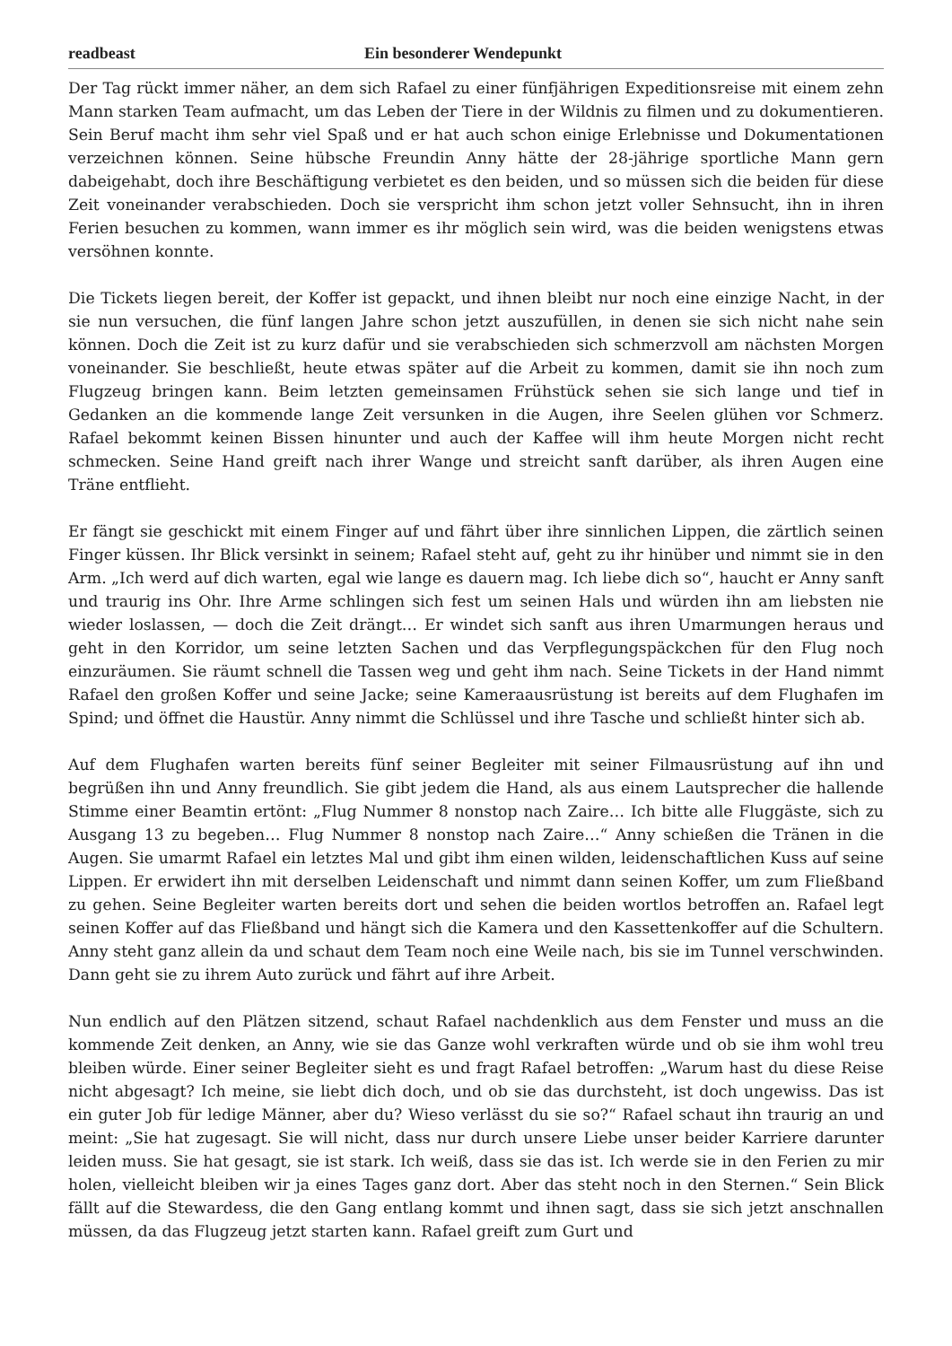readbeast Ein besonderer Wendepunkt
Der Tag rückt immer näher, an dem sich Rafael zu einer fünfjährigen Expeditionsreise mit einem zehn Mann starken Team aufmacht, um das Leben der Tiere in der Wildnis zu filmen und zu dokumentieren. Sein Beruf macht ihm sehr viel Spaß und er hat auch schon einige Erlebnisse und Dokumentationen verzeichnen können. Seine hübsche Freundin Anny hätte der 28-jährige sportliche Mann gern dabeigehabt, doch ihre Beschäftigung verbietet es den beiden, und so müssen sich die beiden für diese Zeit voneinander verabschieden. Doch sie verspricht ihm schon jetzt voller Sehnsucht, ihn in ihren Ferien besuchen zu kommen, wann immer es ihr möglich sein wird, was die beiden wenigstens etwas versöhnen konnte.
Die Tickets liegen bereit, der Koffer ist gepackt, und ihnen bleibt nur noch eine einzige Nacht, in der sie nun versuchen, die fünf langen Jahre schon jetzt auszufüllen, in denen sie sich nicht nahe sein können. Doch die Zeit ist zu kurz dafür und sie verabschieden sich schmerzvoll am nächsten Morgen voneinander. Sie beschließt, heute etwas später auf die Arbeit zu kommen, damit sie ihn noch zum Flugzeug bringen kann. Beim letzten gemeinsamen Frühstück sehen sie sich lange und tief in Gedanken an die kommende lange Zeit versunken in die Augen, ihre Seelen glühen vor Schmerz. Rafael bekommt keinen Bissen hinunter und auch der Kaffee will ihm heute Morgen nicht recht schmecken. Seine Hand greift nach ihrer Wange und streicht sanft darüber, als ihren Augen eine Träne entflieht.
Er fängt sie geschickt mit einem Finger auf und fährt über ihre sinnlichen Lippen, die zärtlich seinen Finger küssen. Ihr Blick versinkt in seinem; Rafael steht auf, geht zu ihr hinüber und nimmt sie in den Arm. „Ich werd auf dich warten, egal wie lange es dauern mag. Ich liebe dich so“, haucht er Anny sanft und traurig ins Ohr. Ihre Arme schlingen sich fest um seinen Hals und würden ihn am liebsten nie wieder loslassen, — doch die Zeit drängt… Er windet sich sanft aus ihren Umarmungen heraus und geht in den Korridor, um seine letzten Sachen und das Verpflegungspäckchen für den Flug noch einzuräumen. Sie räumt schnell die Tassen weg und geht ihm nach. Seine Tickets in der Hand nimmt Rafael den großen Koffer und seine Jacke; seine Kameraausrüstung ist bereits auf dem Flughafen im Spind; und öffnet die Haustür. Anny nimmt die Schlüssel und ihre Tasche und schließt hinter sich ab.
Auf dem Flughafen warten bereits fünf seiner Begleiter mit seiner Filmausrüstung auf ihn und begrüßen ihn und Anny freundlich. Sie gibt jedem die Hand, als aus einem Lautsprecher die hallende Stimme einer Beamtin ertönt: „Flug Nummer 8 nonstop nach Zaire… Ich bitte alle Fluggäste, sich zu Ausgang 13 zu begeben… Flug Nummer 8 nonstop nach Zaire…“ Anny schießen die Tränen in die Augen. Sie umarmt Rafael ein letztes Mal und gibt ihm einen wilden, leidenschaftlichen Kuss auf seine Lippen. Er erwidert ihn mit derselben Leidenschaft und nimmt dann seinen Koffer, um zum Fließband zu gehen. Seine Begleiter warten bereits dort und sehen die beiden wortlos betroffen an. Rafael legt seinen Koffer auf das Fließband und hängt sich die Kamera und den Kassettenkoffer auf die Schultern. Anny steht ganz allein da und schaut dem Team noch eine Weile nach, bis sie im Tunnel verschwinden. Dann geht sie zu ihrem Auto zurück und fährt auf ihre Arbeit.
Nun endlich auf den Plätzen sitzend, schaut Rafael nachdenklich aus dem Fenster und muss an die kommende Zeit denken, an Anny, wie sie das Ganze wohl verkraften würde und ob sie ihm wohl treu bleiben würde. Einer seiner Begleiter sieht es und fragt Rafael betroffen: „Warum hast du diese Reise nicht abgesagt? Ich meine, sie liebt dich doch, und ob sie das durchsteht, ist doch ungewiss. Das ist ein guter Job für ledige Männer, aber du? Wieso verlässt du sie so?“ Rafael schaut ihn traurig an und meint: „Sie hat zugesagt. Sie will nicht, dass nur durch unsere Liebe unser beider Karriere darunter leiden muss. Sie hat gesagt, sie ist stark. Ich weiß, dass sie das ist. Ich werde sie in den Ferien zu mir holen, vielleicht bleiben wir ja eines Tages ganz dort. Aber das steht noch in den Sternen.“ Sein Blick fällt auf die Stewardess, die den Gang entlang kommt und ihnen sagt, dass sie sich jetzt anschnallen müssen, da das Flugzeug jetzt starten kann. Rafael greift zum Gurt und